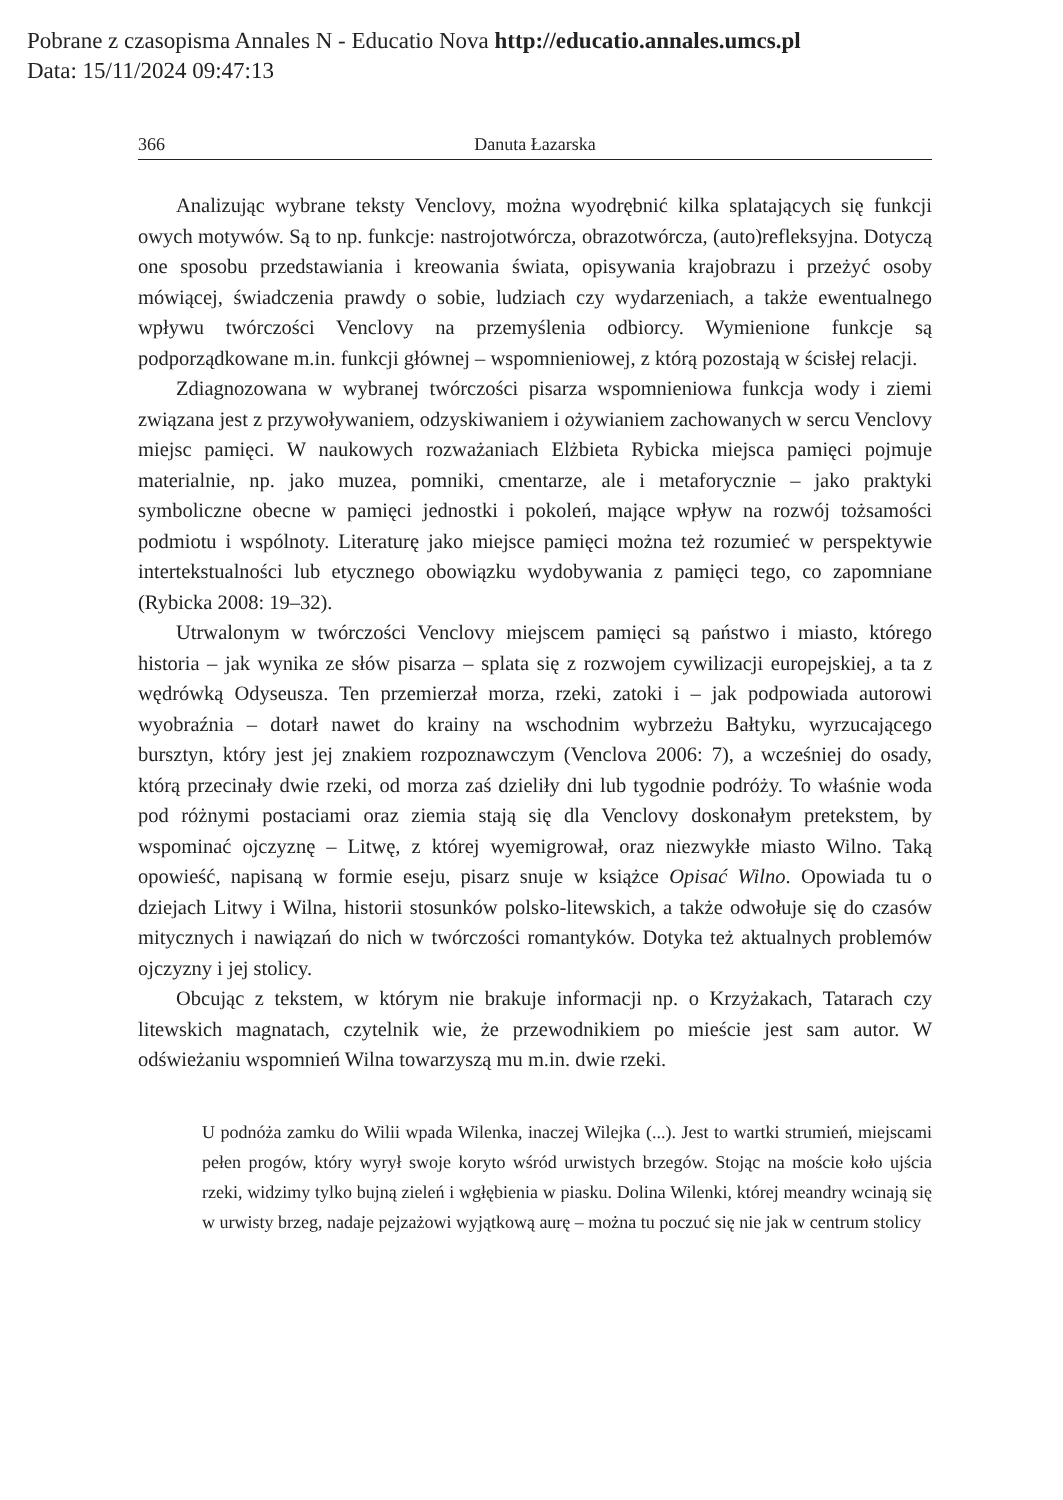Pobrane z czasopisma Annales N - Educatio Nova http://educatio.annales.umcs.pl
Data: 15/11/2024 09:47:13
366 Danuta Łazarska
Analizując wybrane teksty Venclovy, można wyodrębnić kilka splatających się funkcji owych motywów. Są to np. funkcje: nastrojotwórcza, obrazotwórcza, (auto)refleksyjna. Dotyczą one sposobu przedstawiania i kreowania świata, opisywania krajobrazu i przeżyć osoby mówiącej, świadczenia prawdy o sobie, ludziach czy wydarzeniach, a także ewentualnego wpływu twórczości Venclovy na przemyślenia odbiorcy. Wymienione funkcje są podporządkowane m.in. funkcji głównej – wspomnieniowej, z którą pozostają w ścisłej relacji.
Zdiagnozowana w wybranej twórczości pisarza wspomnieniowa funkcja wody i ziemi związana jest z przywoływaniem, odzyskiwaniem i ożywianiem zachowanych w sercu Venclovy miejsc pamięci. W naukowych rozważaniach Elżbieta Rybicka miejsca pamięci pojmuje materialnie, np. jako muzea, pomniki, cmentarze, ale i metaforycznie – jako praktyki symboliczne obecne w pamięci jednostki i pokoleń, mające wpływ na rozwój tożsamości podmiotu i wspólnoty. Literaturę jako miejsce pamięci można też rozumieć w perspektywie intertekstualności lub etycznego obowiązku wydobywania z pamięci tego, co zapomniane (Rybicka 2008: 19–32).
Utrwalonym w twórczości Venclovy miejscem pamięci są państwo i miasto, którego historia – jak wynika ze słów pisarza – splata się z rozwojem cywilizacji europejskiej, a ta z wędrówką Odyseusza. Ten przemierzał morza, rzeki, zatoki i – jak podpowiada autorowi wyobraźnia – dotarł nawet do krainy na wschodnim wybrzeżu Bałtyku, wyrzucającego bursztyn, który jest jej znakiem rozpoznawczym (Venclova 2006: 7), a wcześniej do osady, którą przecinały dwie rzeki, od morza zaś dzieliły dni lub tygodnie podróży. To właśnie woda pod różnymi postaciami oraz ziemia stają się dla Venclovy doskonałym pretekstem, by wspominać ojczyznę – Litwę, z której wyemigrował, oraz niezwykłe miasto Wilno. Taką opowieść, napisaną w formie eseju, pisarz snuje w książce Opisać Wilno. Opowiada tu o dziejach Litwy i Wilna, historii stosunków polsko-litewskich, a także odwołuje się do czasów mitycznych i nawiązań do nich w twórczości romantyków. Dotyka też aktualnych problemów ojczyzny i jej stolicy.
Obcując z tekstem, w którym nie brakuje informacji np. o Krzyżakach, Tatarach czy litewskich magnatach, czytelnik wie, że przewodnikiem po mieście jest sam autor. W odświeżaniu wspomnień Wilna towarzyszą mu m.in. dwie rzeki.
U podnóża zamku do Wilii wpada Wilenka, inaczej Wilejka (...). Jest to wartki strumień, miejscami pełen progów, który wyrył swoje koryto wśród urwistych brzegów. Stojąc na moście koło ujścia rzeki, widzimy tylko bujną zieleń i wgłębienia w piasku. Dolina Wilenki, której meandry wcinają się w urwisty brzeg, nadaje pejzażowi wyjątkową aurę – można tu poczuć się nie jak w centrum stolicy